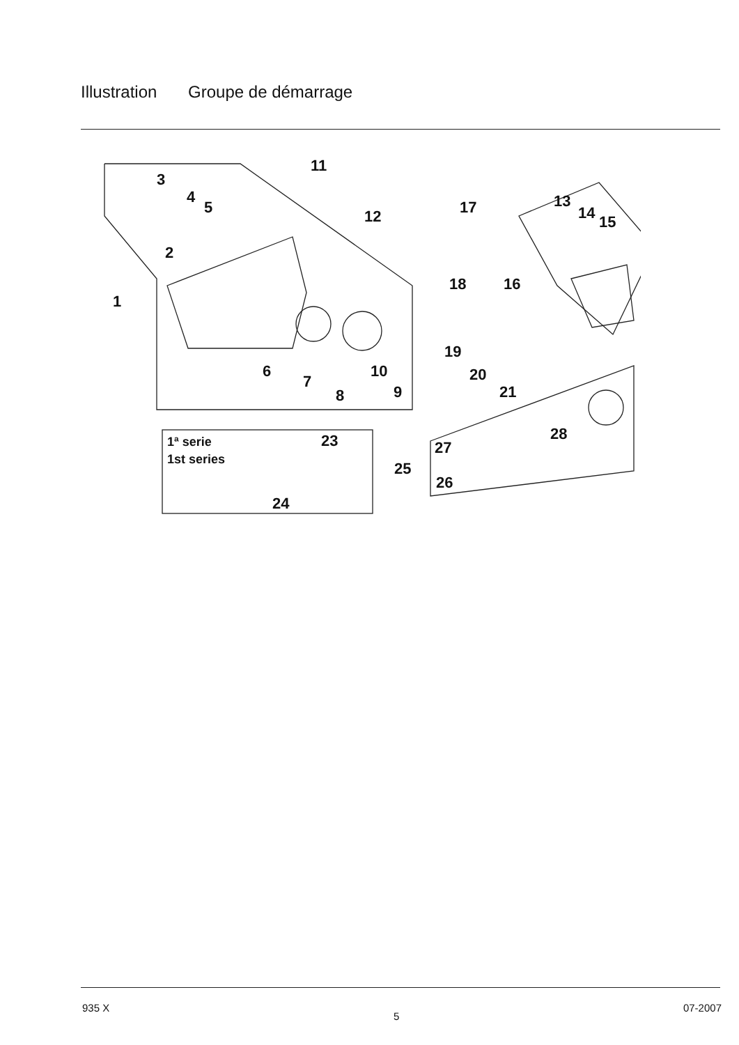Illustration Groupe de démarrage
1
2
3
4
5
6
7
8
9
10
11
12
13
14
15
16
17
18
19
20
21
23
24
25
26
27
28
1ª serie
1st series
935 X 5 07-2007